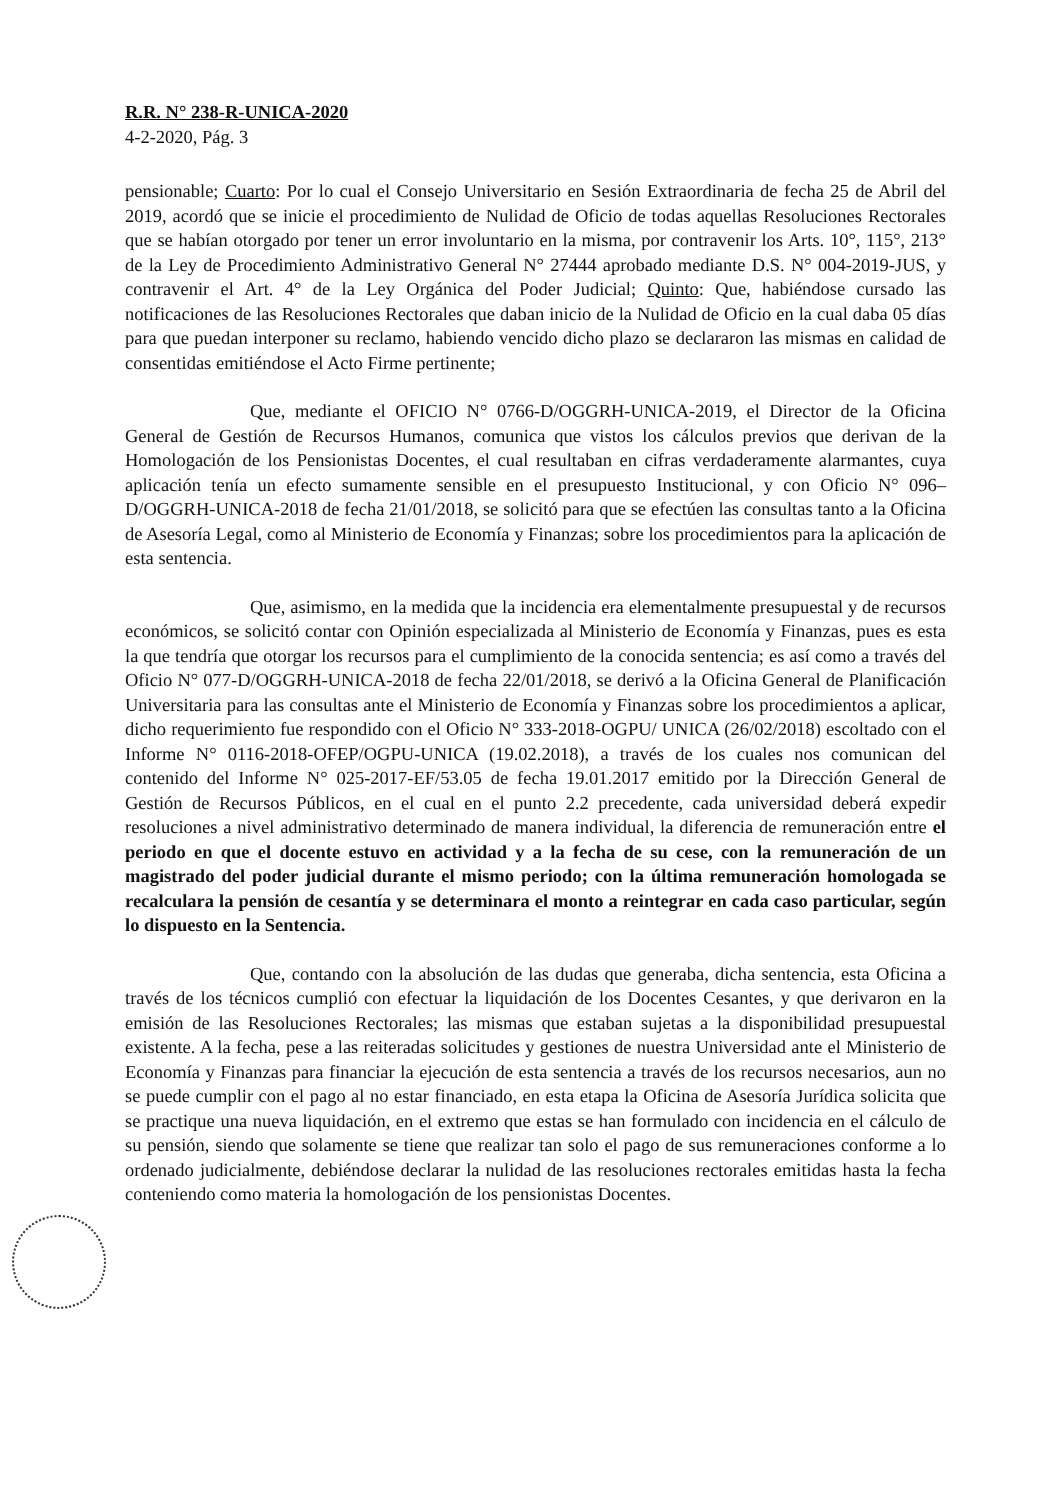R.R. N° 238-R-UNICA-2020
4-2-2020, Pág. 3
pensionable; Cuarto: Por lo cual el Consejo Universitario en Sesión Extraordinaria de fecha 25 de Abril del 2019, acordó que se inicie el procedimiento de Nulidad de Oficio de todas aquellas Resoluciones Rectorales que se habían otorgado por tener un error involuntario en la misma, por contravenir los Arts. 10°, 115°, 213° de la Ley de Procedimiento Administrativo General N° 27444 aprobado mediante D.S. N° 004-2019-JUS, y contravenir el Art. 4° de la Ley Orgánica del Poder Judicial; Quinto: Que, habiéndose cursado las notificaciones de las Resoluciones Rectorales que daban inicio de la Nulidad de Oficio en la cual daba 05 días para que puedan interponer su reclamo, habiendo vencido dicho plazo se declararon las mismas en calidad de consentidas emitiéndose el Acto Firme pertinente;
Que, mediante el OFICIO N° 0766-D/OGGRH-UNICA-2019, el Director de la Oficina General de Gestión de Recursos Humanos, comunica que vistos los cálculos previos que derivan de la Homologación de los Pensionistas Docentes, el cual resultaban en cifras verdaderamente alarmantes, cuya aplicación tenía un efecto sumamente sensible en el presupuesto Institucional, y con Oficio N° 096–D/OGGRH-UNICA-2018 de fecha 21/01/2018, se solicitó para que se efectúen las consultas tanto a la Oficina de Asesoría Legal, como al Ministerio de Economía y Finanzas; sobre los procedimientos para la aplicación de esta sentencia.
Que, asimismo, en la medida que la incidencia era elementalmente presupuestal y de recursos económicos, se solicitó contar con Opinión especializada al Ministerio de Economía y Finanzas, pues es esta la que tendría que otorgar los recursos para el cumplimiento de la conocida sentencia; es así como a través del Oficio N° 077-D/OGGRH-UNICA-2018 de fecha 22/01/2018, se derivó a la Oficina General de Planificación Universitaria para las consultas ante el Ministerio de Economía y Finanzas sobre los procedimientos a aplicar, dicho requerimiento fue respondido con el Oficio N° 333-2018-OGPU/ UNICA (26/02/2018) escoltado con el Informe N° 0116-2018-OFEP/OGPU-UNICA (19.02.2018), a través de los cuales nos comunican del contenido del Informe N° 025-2017-EF/53.05 de fecha 19.01.2017 emitido por la Dirección General de Gestión de Recursos Públicos, en el cual en el punto 2.2 precedente, cada universidad deberá expedir resoluciones a nivel administrativo determinado de manera individual, la diferencia de remuneración entre el periodo en que el docente estuvo en actividad y a la fecha de su cese, con la remuneración de un magistrado del poder judicial durante el mismo periodo; con la última remuneración homologada se recalculara la pensión de cesantía y se determinara el monto a reintegrar en cada caso particular, según lo dispuesto en la Sentencia.
Que, contando con la absolución de las dudas que generaba, dicha sentencia, esta Oficina a través de los técnicos cumplió con efectuar la liquidación de los Docentes Cesantes, y que derivaron en la emisión de las Resoluciones Rectorales; las mismas que estaban sujetas a la disponibilidad presupuestal existente. A la fecha, pese a las reiteradas solicitudes y gestiones de nuestra Universidad ante el Ministerio de Economía y Finanzas para financiar la ejecución de esta sentencia a través de los recursos necesarios, aun no se puede cumplir con el pago al no estar financiado, en esta etapa la Oficina de Asesoría Jurídica solicita que se practique una nueva liquidación, en el extremo que estas se han formulado con incidencia en el cálculo de su pensión, siendo que solamente se tiene que realizar tan solo el pago de sus remuneraciones conforme a lo ordenado judicialmente, debiéndose declarar la nulidad de las resoluciones rectorales emitidas hasta la fecha conteniendo como materia la homologación de los pensionistas Docentes.